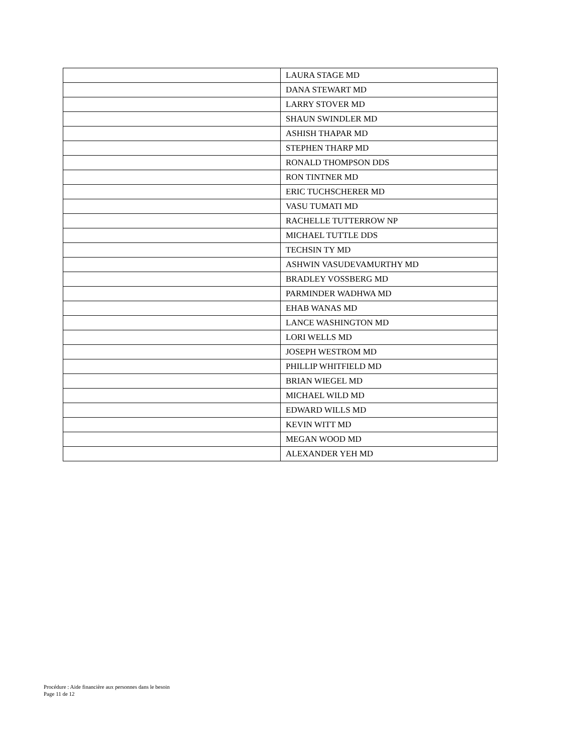| | LAURA STAGE MD |
| | DANA STEWART MD |
| | LARRY STOVER MD |
| | SHAUN SWINDLER MD |
| | ASHISH THAPAR MD |
| | STEPHEN THARP MD |
| | RONALD THOMPSON DDS |
| | RON TINTNER MD |
| | ERIC TUCHSCHERER MD |
| | VASU TUMATI MD |
| | RACHELLE TUTTERROW NP |
| | MICHAEL TUTTLE DDS |
| | TECHSIN TY MD |
| | ASHWIN VASUDEVAMURTHY MD |
| | BRADLEY VOSSBERG MD |
| | PARMINDER WADHWA MD |
| | EHAB WANAS MD |
| | LANCE WASHINGTON MD |
| | LORI WELLS MD |
| | JOSEPH WESTROM MD |
| | PHILLIP WHITFIELD MD |
| | BRIAN WIEGEL MD |
| | MICHAEL WILD MD |
| | EDWARD WILLS MD |
| | KEVIN WITT MD |
| | MEGAN WOOD MD |
| | ALEXANDER YEH MD |
Procédure : Aide financière aux personnes dans le besoin
Page 11 de 12